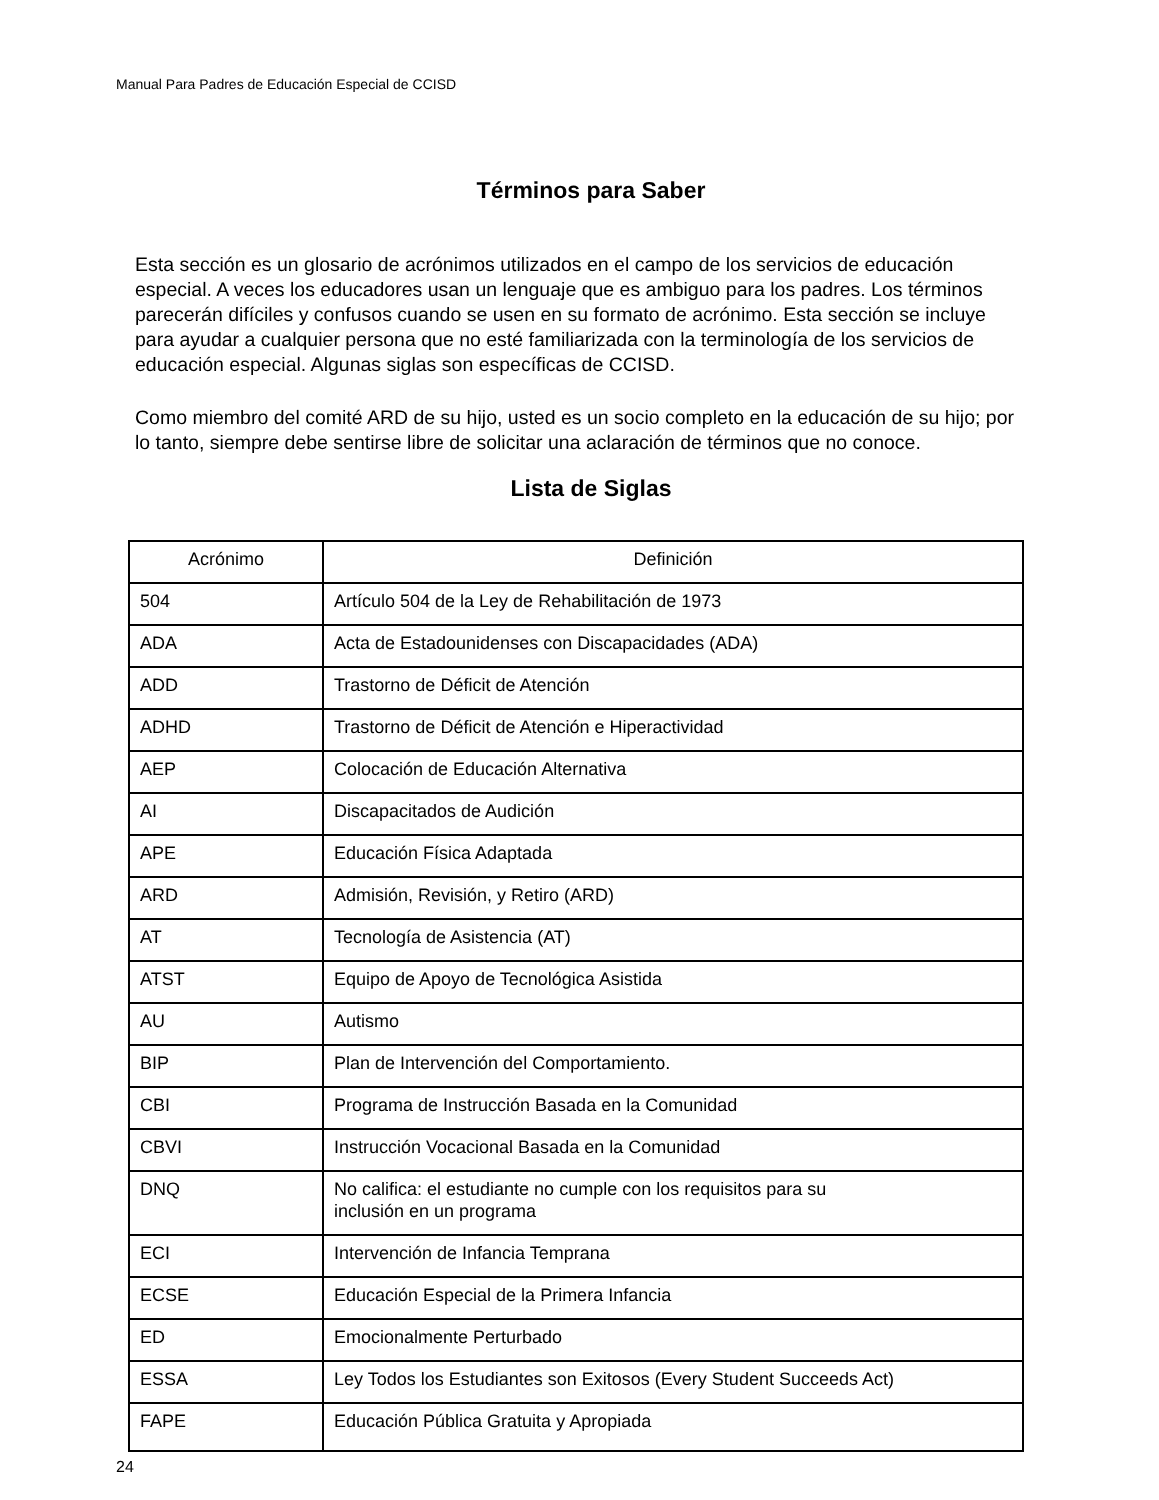Manual Para Padres de Educación Especial de CCISD
Términos para Saber
Esta sección es un glosario de acrónimos utilizados en el campo de los servicios de educación especial. A veces los educadores usan un lenguaje que es ambiguo para los padres. Los términos parecerán difíciles y confusos cuando se usen en su formato de acrónimo. Esta sección se incluye para ayudar a cualquier persona que no esté familiarizada con la terminología de los servicios de educación especial. Algunas siglas son específicas de CCISD.
Como miembro del comité ARD de su hijo, usted es un socio completo en la educación de su hijo; por lo tanto, siempre debe sentirse libre de solicitar una aclaración de términos que no conoce.
Lista de Siglas
| Acrónimo | Definición |
| --- | --- |
| 504 | Artículo 504 de la Ley de Rehabilitación de 1973 |
| ADA | Acta de Estadounidenses con Discapacidades (ADA) |
| ADD | Trastorno de Déficit de Atención |
| ADHD | Trastorno de Déficit de Atención e Hiperactividad |
| AEP | Colocación de Educación Alternativa |
| AI | Discapacitados de Audición |
| APE | Educación Física Adaptada |
| ARD | Admisión, Revisión, y Retiro (ARD) |
| AT | Tecnología de Asistencia (AT) |
| ATST | Equipo de Apoyo de Tecnológica Asistida |
| AU | Autismo |
| BIP | Plan de Intervención del Comportamiento. |
| CBI | Programa de Instrucción Basada en la Comunidad |
| CBVI | Instrucción Vocacional Basada en la Comunidad |
| DNQ | No califica: el estudiante no cumple con los requisitos para su inclusión en un programa |
| ECI | Intervención de Infancia Temprana |
| ECSE | Educación Especial de la Primera Infancia |
| ED | Emocionalmente Perturbado |
| ESSA | Ley Todos los Estudiantes son Exitosos (Every Student Succeeds Act) |
| FAPE | Educación Pública Gratuita y Apropiada |
24